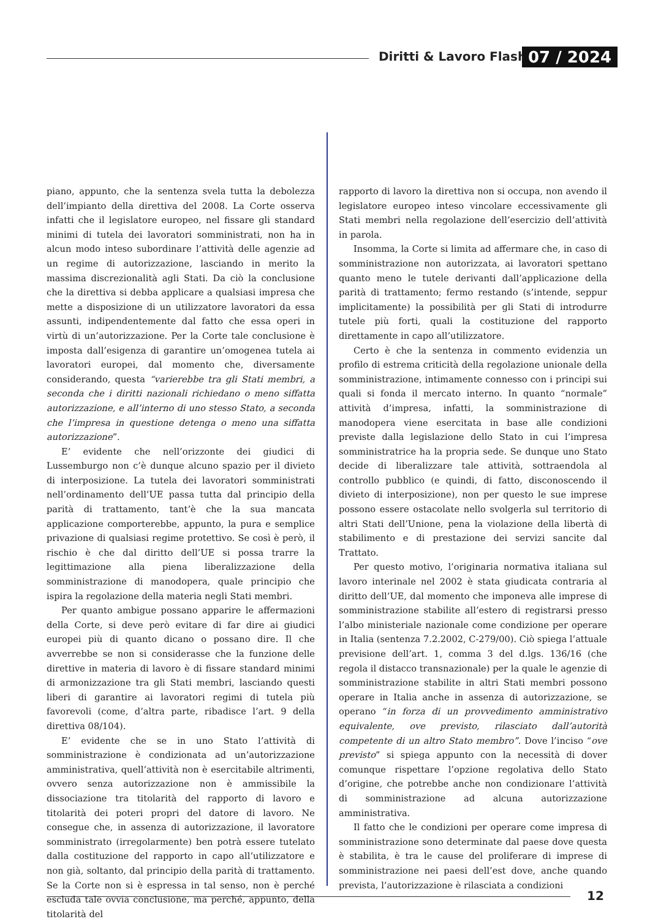Diritti & Lavoro Flash 07 / 2024
piano, appunto, che la sentenza svela tutta la debolezza dell’impianto della direttiva del 2008. La Corte osserva infatti che il legislatore europeo, nel fissare gli standard minimi di tutela dei lavoratori somministrati, non ha in alcun modo inteso subordinare l’attività delle agenzie ad un regime di autorizzazione, lasciando in merito la massima discrezionalità agli Stati. Da ciò la conclusione che la direttiva si debba applicare a qualsiasi impresa che mette a disposizione di un utilizzatore lavoratori da essa assunti, indipendentemente dal fatto che essa operi in virtù di un’autorizzazione. Per la Corte tale conclusione è imposta dall’esigenza di garantire un’omogenea tutela ai lavoratori europei, dal momento che, diversamente considerando, questa “varierebbe tra gli Stati membri, a seconda che i diritti nazionali richiedano o meno siffatta autorizzazione, e all’interno di uno stesso Stato, a seconda che l’impresa in questione detenga o meno una siffatta autorizzazione”.
E’ evidente che nell’orizzonte dei giudici di Lussemburgo non c’è dunque alcuno spazio per il divieto di interposizione. La tutela dei lavoratori somministrati nell’ordinamento dell’UE passa tutta dal principio della parità di trattamento, tant’è che la sua mancata applicazione comporterebbe, appunto, la pura e semplice privazione di qualsiasi regime protettivo. Se così è però, il rischio è che dal diritto dell’UE si possa trarre la legittimazione alla piena liberalizzazione della somministrazione di manodopera, quale principio che ispira la regolazione della materia negli Stati membri.
Per quanto ambigue possano apparire le affermazioni della Corte, si deve però evitare di far dire ai giudici europei più di quanto dicano o possano dire. Il che avverrebbe se non si considerasse che la funzione delle direttive in materia di lavoro è di fissare standard minimi di armonizzazione tra gli Stati membri, lasciando questi liberi di garantire ai lavoratori regimi di tutela più favorevoli (come, d’altra parte, ribadisce l’art. 9 della direttiva 08/104).
E’ evidente che se in uno Stato l’attività di somministrazione è condizionata ad un’autorizzazione amministrativa, quell’attività non è esercitabile altrimenti, ovvero senza autorizzazione non è ammissibile la dissociazione tra titolarità del rapporto di lavoro e titolarità dei poteri propri del datore di lavoro. Ne consegue che, in assenza di autorizzazione, il lavoratore somministrato (irregolarmente) ben potrà essere tutelato dalla costituzione del rapporto in capo all’utilizzatore e non già, soltanto, dal principio della parità di trattamento. Se la Corte non si è espressa in tal senso, non è perché escluda tale ovvia conclusione, ma perché, appunto, della titolarità del
rapporto di lavoro la direttiva non si occupa, non avendo il legislatore europeo inteso vincolare eccessivamente gli Stati membri nella regolazione dell’esercizio dell’attività in parola.
Insomma, la Corte si limita ad affermare che, in caso di somministrazione non autorizzata, ai lavoratori spettano quanto meno le tutele derivanti dall’applicazione della parità di trattamento; fermo restando (s’intende, seppur implicitamente) la possibilità per gli Stati di introdurre tutele più forti, quali la costituzione del rapporto direttamente in capo all’utilizzatore.
Certo è che la sentenza in commento evidenzia un profilo di estrema criticità della regolazione unionale della somministrazione, intimamente connesso con i principi sui quali si fonda il mercato interno. In quanto “normale” attività d’impresa, infatti, la somministrazione di manodopera viene esercitata in base alle condizioni previste dalla legislazione dello Stato in cui l’impresa somministratrice ha la propria sede. Se dunque uno Stato decide di liberalizzare tale attività, sottraendola al controllo pubblico (e quindi, di fatto, disconoscendo il divieto di interposizione), non per questo le sue imprese possono essere ostacolate nello svolgerla sul territorio di altri Stati dell’Unione, pena la violazione della libertà di stabilimento e di prestazione dei servizi sancite dal Trattato.
Per questo motivo, l’originaria normativa italiana sul lavoro interinale nel 2002 è stata giudicata contraria al diritto dell’UE, dal momento che imponeva alle imprese di somministrazione stabilite all’estero di registrarsi presso l’albo ministeriale nazionale come condizione per operare in Italia (sentenza 7.2.2002, C-279/00). Ciò spiega l’attuale previsione dell’art. 1, comma 3 del d.lgs. 136/16 (che regola il distacco transnazionale) per la quale le agenzie di somministrazione stabilite in altri Stati membri possono operare in Italia anche in assenza di autorizzazione, se operano “in forza di un provvedimento amministrativo equivalente, ove previsto, rilasciato dall’autorità competente di un altro Stato membro”. Dove l’inciso “ove previsto” si spiega appunto con la necessità di dover comunque rispettare l’opzione regolativa dello Stato d’origine, che potrebbe anche non condizionare l’attività di somministrazione ad alcuna autorizzazione amministrativa.
Il fatto che le condizioni per operare come impresa di somministrazione sono determinate dal paese dove questa è stabilita, è tra le cause del proliferare di imprese di somministrazione nei paesi dell’est dove, anche quando prevista, l’autorizzazione è rilasciata a condizioni
12